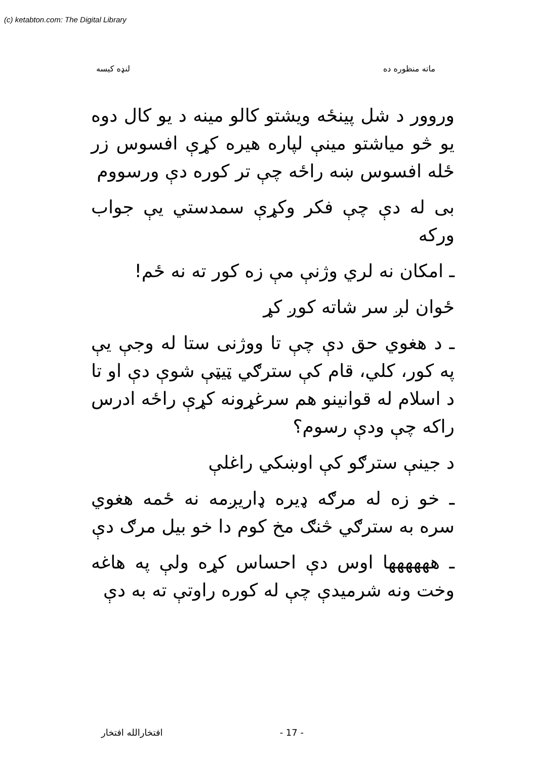(c) ketabton.com: The Digital Library
ماته منظوره ده لنډه کیسه
وروور د شل پینځه ویشتو کالو مینه د یو کال دوه یو څو میاشتو مینې لپاره هیره کړې افسوس زر ځله افسوس ښه راځه چې تر کوره دې ورسووم
بی له دې چې فکر وکړې سمدستي یې جواب ورکه
ـ امکان نه لري وژنې مې زه کور ته نه ځم!
ځوان لږ سر شاته کوږ کړ
ـ د هغوي حق دې چې تا ووژنی ستا له وجې یې په کور، کلي، قام کې سترګي ټیټې شوې دې او تا د اسلام له قوانینو هم سرغړونه کړې راځه ادرس راکه چې ودې رسوم؟
د جینې سترګو کې اوښکي راغلې
ـ خو زه له مرګه ډیره ډاریږمه نه ځمه هغوي سره به سترګي څنګ مخ کوم دا خو بیل مرګ دې
ـ هههههها اوس دې احساس کړه ولې په هاغه وخت ونه شرمیدې چې له کوره راوتې ته به دې
افتخارالله افتخار - 17 -